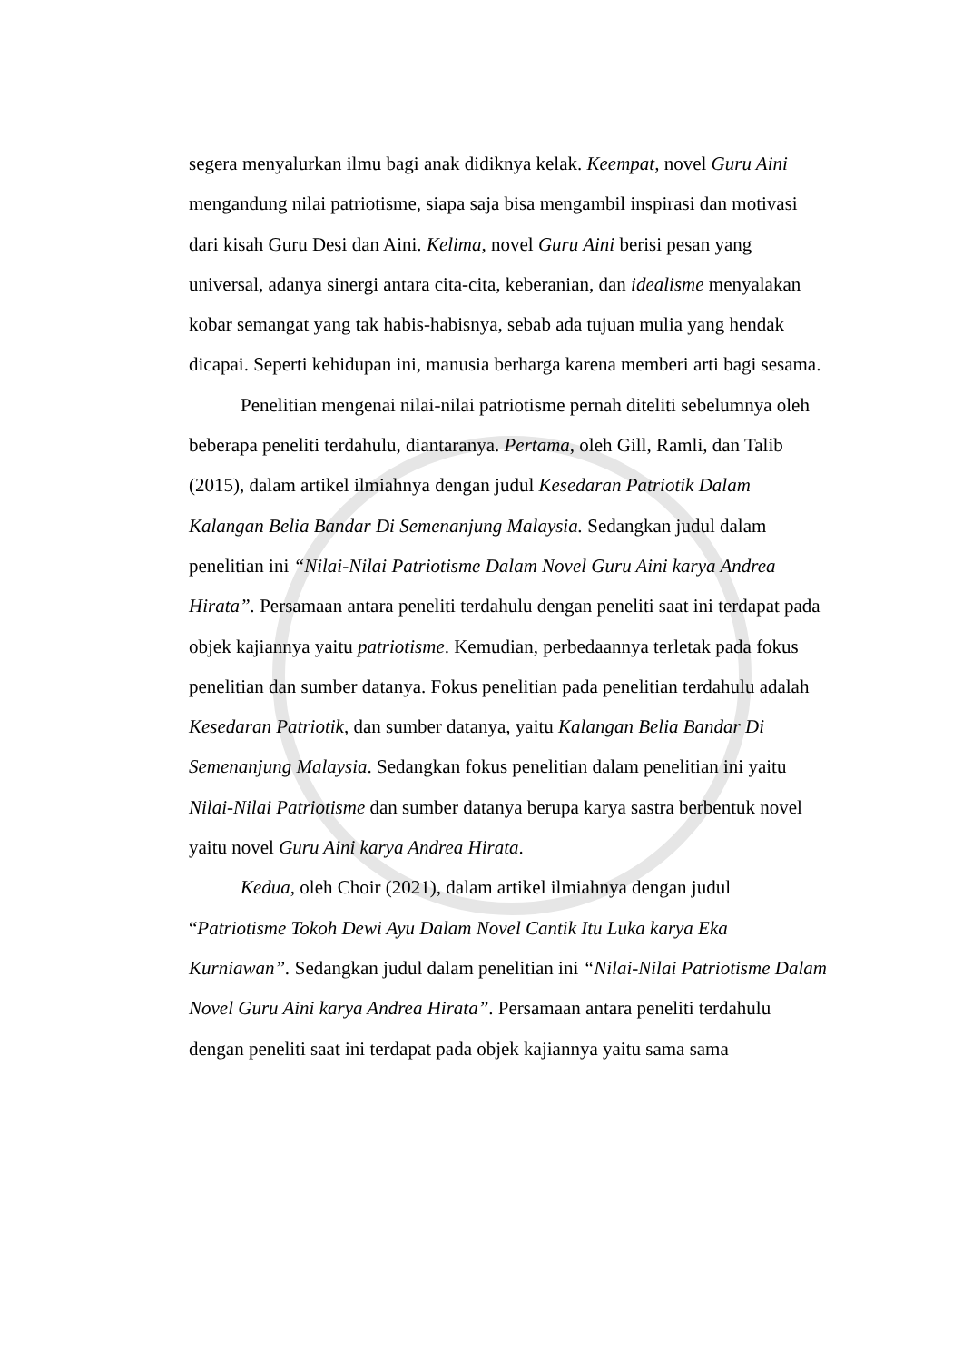segera menyalurkan ilmu bagi anak didiknya kelak. Keempat, novel Guru Aini mengandung nilai patriotisme, siapa saja bisa mengambil inspirasi dan motivasi dari kisah Guru Desi dan Aini. Kelima, novel Guru Aini berisi pesan yang universal, adanya sinergi antara cita-cita, keberanian, dan idealisme menyalakan kobar semangat yang tak habis-habisnya, sebab ada tujuan mulia yang hendak dicapai. Seperti kehidupan ini, manusia berharga karena memberi arti bagi sesama.
Penelitian mengenai nilai-nilai patriotisme pernah diteliti sebelumnya oleh beberapa peneliti terdahulu, diantaranya. Pertama, oleh Gill, Ramli, dan Talib (2015), dalam artikel ilmiahnya dengan judul Kesedaran Patriotik Dalam Kalangan Belia Bandar Di Semenanjung Malaysia. Sedangkan judul dalam penelitian ini “Nilai-Nilai Patriotisme Dalam Novel Guru Aini karya Andrea Hirata”. Persamaan antara peneliti terdahulu dengan peneliti saat ini terdapat pada objek kajiannya yaitu patriotisme. Kemudian, perbedaannya terletak pada fokus penelitian dan sumber datanya. Fokus penelitian pada penelitian terdahulu adalah Kesedaran Patriotik, dan sumber datanya, yaitu Kalangan Belia Bandar Di Semenanjung Malaysia. Sedangkan fokus penelitian dalam penelitian ini yaitu Nilai-Nilai Patriotisme dan sumber datanya berupa karya sastra berbentuk novel yaitu novel Guru Aini karya Andrea Hirata.
Kedua, oleh Choir (2021), dalam artikel ilmiahnya dengan judul “Patriotisme Tokoh Dewi Ayu Dalam Novel Cantik Itu Luka karya Eka Kurniawan”. Sedangkan judul dalam penelitian ini “Nilai-Nilai Patriotisme Dalam Novel Guru Aini karya Andrea Hirata”. Persamaan antara peneliti terdahulu dengan peneliti saat ini terdapat pada objek kajiannya yaitu sama sama